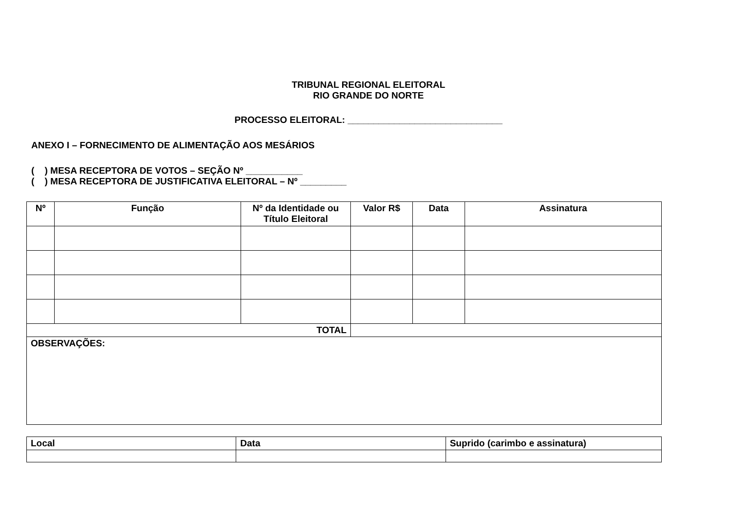TRIBUNAL REGIONAL ELEITORAL
RIO GRANDE DO NORTE
PROCESSO ELEITORAL: ______________________________
ANEXO I – FORNECIMENTO DE ALIMENTAÇÃO AOS MESÁRIOS
( ) MESA RECEPTORA DE VOTOS – SEÇÃO Nº ___________
( ) MESA RECEPTORA DE JUSTIFICATIVA ELEITORAL – Nº _________
| Nº | Função | Nº da Identidade ou Título Eleitoral | Valor R$ | Data | Assinatura |
| --- | --- | --- | --- | --- | --- |
| TOTAL | | | | | |
| OBSERVAÇÕES: | | | | | |
| Local | Data | Suprido (carimbo e assinatura) |